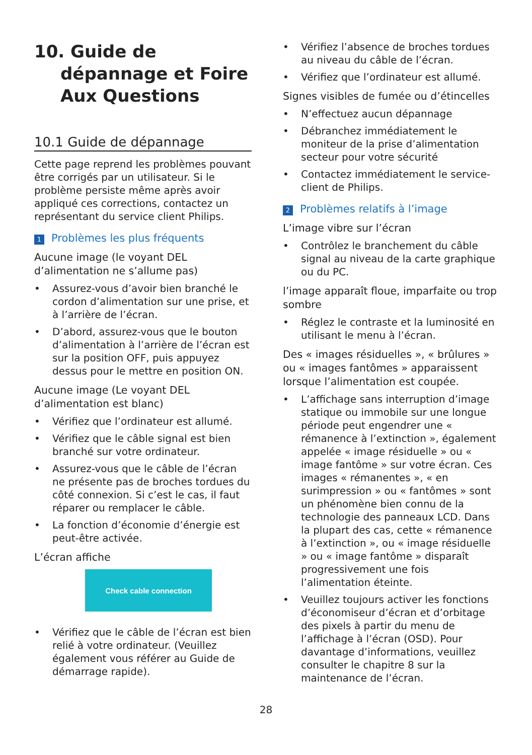10. Guide de dépannage et Foire Aux Questions
10.1 Guide de dépannage
Cette page reprend les problèmes pouvant être corrigés par un utilisateur. Si le problème persiste même après avoir appliqué ces corrections, contactez un représentant du service client Philips.
1 Problèmes les plus fréquents
Aucune image (le voyant DEL d’alimentation ne s’allume pas)
• Assurez-vous d’avoir bien branché le cordon d’alimentation sur une prise, et à l’arrière de l’écran.
• D’abord, assurez-vous que le bouton d’alimentation à l’arrière de l’écran est sur la position OFF, puis appuyez dessus pour le mettre en position ON.
Aucune image (Le voyant DEL d’alimentation est blanc)
• Vérifiez que l’ordinateur est allumé.
• Vérifiez que le câble signal est bien branché sur votre ordinateur.
• Assurez-vous que le câble de l’écran ne présente pas de broches tordues du côté connexion. Si c’est le cas, il faut réparer ou remplacer le câble.
• La fonction d’économie d’énergie est peut-être activée.
L’écran affiche
Check cable connection
• Vérifiez que le câble de l’écran est bien relié à votre ordinateur. (Veuillez également vous référer au Guide de démarrage rapide).
• Vérifiez l’absence de broches tordues au niveau du câble de l’écran.
• Vérifiez que l’ordinateur est allumé.
Signes visibles de fumée ou d’étincelles
• N’effectuez aucun dépannage
• Débranchez immédiatement le moniteur de la prise d’alimentation secteur pour votre sécurité
• Contactez immédiatement le service-client de Philips.
2 Problèmes relatifs à l’image
L’image vibre sur l’écran
• Contrôlez le branchement du câble signal au niveau de la carte graphique ou du PC.
l’image apparaît floue, imparfaite ou trop sombre
• Réglez le contraste et la luminosité en utilisant le menu à l’écran.
Des « images résiduelles », « brûlures » ou « images fantômes » apparaissent lorsque l’alimentation est coupée.
• L’affichage sans interruption d’image statique ou immobile sur une longue période peut engendrer une « rémanence à l’extinction », également appelée « image résiduelle » ou « image fantôme » sur votre écran. Ces images « rémanentes », « en surimpression » ou « fantômes » sont un phénomène bien connu de la technologie des panneaux LCD. Dans la plupart des cas, cette « rémanence à l’extinction », ou « image résiduelle » ou « image fantôme » disparaît progressivement une fois l’alimentation éteinte.
• Veuillez toujours activer les fonctions d’économiseur d’écran et d’orbitage des pixels à partir du menu de l’affichage à l’écran (OSD). Pour davantage d’informations, veuillez consulter le chapitre 8 sur la maintenance de l’écran.
28